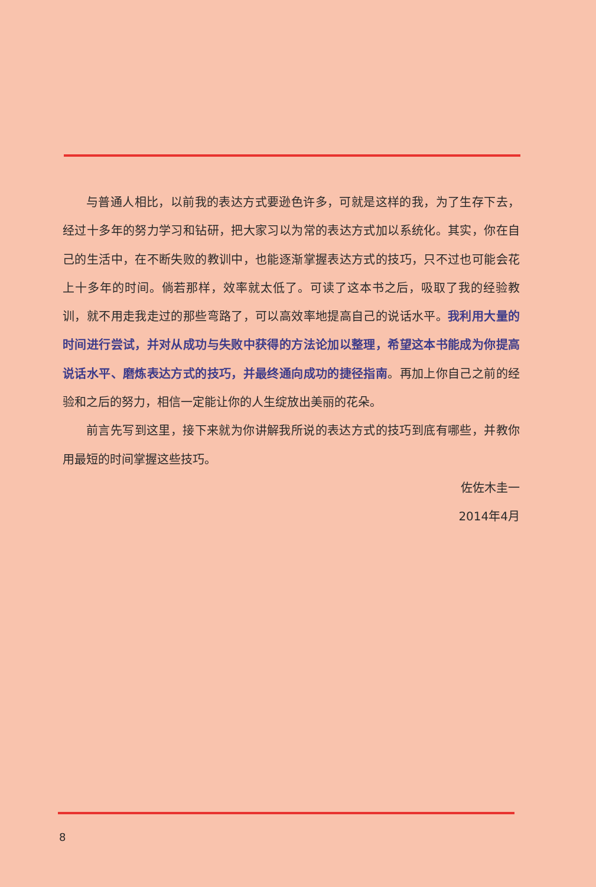与普通人相比，以前我的表达方式要逊色许多，可就是这样的我，为了生存下去，经过十多年的努力学习和钻研，把大家习以为常的表达方式加以系统化。其实，你在自己的生活中，在不断失败的教训中，也能逐渐掌握表达方式的技巧，只不过也可能会花上十多年的时间。倘若那样，效率就太低了。可读了这本书之后，吸取了我的经验教训，就不用走我走过的那些弯路了，可以高效率地提高自己的说话水平。我利用大量的时间进行尝试，并对从成功与失败中获得的方法论加以整理，希望这本书能成为你提高说话水平、磨炼表达方式的技巧，并最终通向成功的捷径指南。再加上你自己之前的经验和之后的努力，相信一定能让你的人生绽放出美丽的花朵。
前言先写到这里，接下来就为你讲解我所说的表达方式的技巧到底有哪些，并教你用最短的时间掌握这些技巧。
佐佐木圭一
2014年4月
8